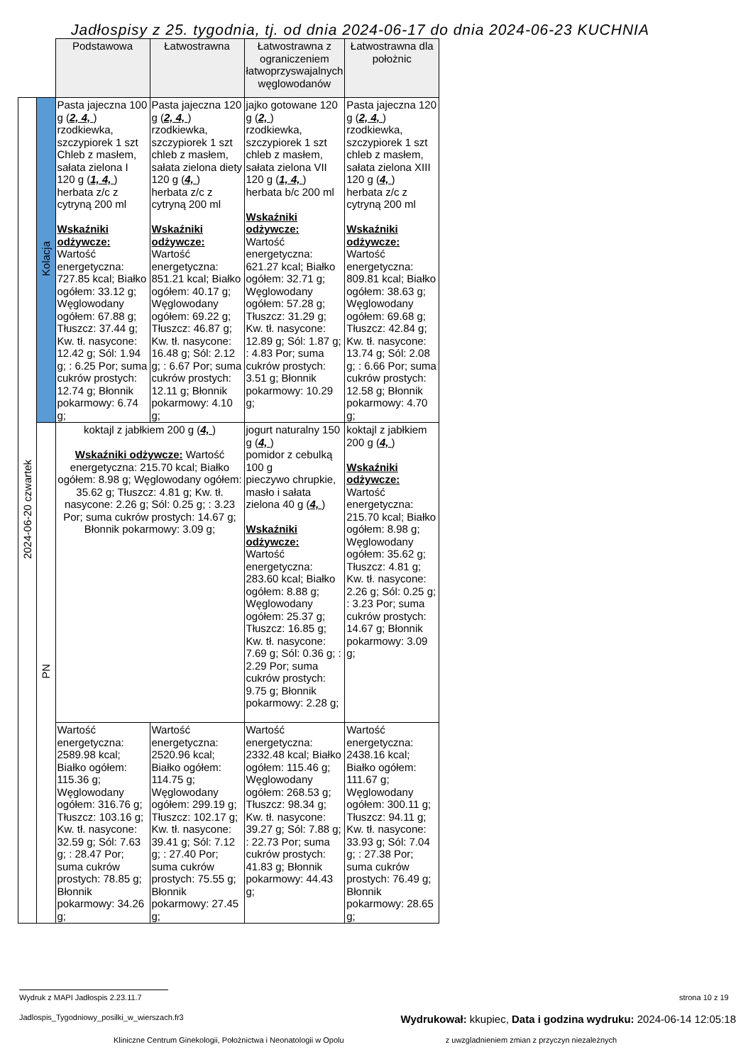Jadłospisy z 25. tygodnia, tj. od dnia 2024-06-17 do dnia 2024-06-23 KUCHNIA
| | | Podstawowa | Łatwostrawna | Łatwostrawna z ograniczeniem łatwoprzyswajalnych węglowodanów | Łatwostrawna dla położnic |
| --- | --- | --- | --- | --- | --- |
| 2024-06-20 czwartek | Kolacja | Pasta jajeczna 100 g ( 2, 4, ) rzodkiewka, szczypiorek 1 szt Chleb z masłem, sałata zielona I 120 g ( 1, 4, ) herbata z/c z cytryną 200 ml Wskaźniki odżywcze: Wartość energetyczna: 727.85 kcal; Białko ogółem: 33.12 g; Węglowodany ogółem: 67.88 g; Tłuszcz: 37.44 g; Kw. tł. nasycone: 12.42 g; Sól: 1.94 g; : 6.25 Por; suma cukrów prostych: 12.74 g; Błonnik pokarmowy: 6.74 g; | Pasta jajeczna 120 g ( 2, 4, ) rzodkiewka, szczypiorek 1 szt chleb z masłem, sałata zielona diety 120 g ( 4, ) herbata z/c z cytryną 200 ml Wskaźniki odżywcze: Wartość energetyczna: 851.21 kcal; Białko ogółem: 40.17 g; Węglowodany ogółem: 69.22 g; Tłuszcz: 46.87 g; Kw. tł. nasycone: 16.48 g; Sól: 2.12 g; : 6.67 Por; suma cukrów prostych: 12.11 g; Błonnik pokarmowy: 4.10 g; | jajko gotowane 120 g ( 2, ) rzodkiewka, szczypiorek 1 szt chleb z masłem, sałata zielona VII 120 g ( 1, 4, ) herbata b/c 200 ml Wskaźniki odżywcze: Wartość energetyczna: 621.27 kcal; Białko ogółem: 32.71 g; Węglowodany ogółem: 57.28 g; Tłuszcz: 31.29 g; Kw. tł. nasycone: 12.89 g; Sól: 1.87 g; : 4.83 Por; suma cukrów prostych: 3.51 g; Błonnik pokarmowy: 10.29 g; | Pasta jajeczna 120 g ( 2, 4, ) rzodkiewka, szczypiorek 1 szt chleb z masłem, sałata zielona XIII 120 g ( 4, ) herbata z/c z cytryną 200 ml Wskaźniki odżywcze: Wartość energetyczna: 809.81 kcal; Białko ogółem: 38.63 g; Węglowodany ogółem: 69.68 g; Tłuszcz: 42.84 g; Kw. tł. nasycone: 13.74 g; Sól: 2.08 g; : 6.66 Por; suma cukrów prostych: 12.58 g; Błonnik pokarmowy: 4.70 g; |
| | PN | koktajl z jabłkiem 200 g ( 4, ) Wskaźniki odżywcze: Wartość energetyczna: 215.70 kcal; Białko ogółem: 8.98 g; Węglowodany ogółem: 35.62 g; Tłuszcz: 4.81 g; Kw. tł. nasycone: 2.26 g; Sól: 0.25 g; : 3.23 Por; suma cukrów prostych: 14.67 g; Błonnik pokarmowy: 3.09 g; | | jogurt naturalny 150 g ( 4, ) pomidor z cebulką 100 g pieczywo chrupkie, masło i sałata zielona 40 g ( 4, ) Wskaźniki odżywcze: Wartość energetyczna: 283.60 kcal; Białko ogółem: 8.88 g; Węglowodany ogółem: 25.37 g; Tłuszcz: 16.85 g; Kw. tł. nasycone: 7.69 g; Sól: 0.36 g; : 2.29 Por; suma cukrów prostych: 9.75 g; Błonnik pokarmowy: 2.28 g; | koktajl z jabłkiem 200 g ( 4, ) Wskaźniki odżywcze: Wartość energetyczna: 215.70 kcal; Białko ogółem: 8.98 g; Węglowodany ogółem: 35.62 g; Tłuszcz: 4.81 g; Kw. tł. nasycone: 2.26 g; Sól: 0.25 g; : 3.23 Por; suma cukrów prostych: 14.67 g; Błonnik pokarmowy: 3.09 g; |
| | | Wartość energetyczna: 2589.98 kcal; Białko ogółem: 115.36 g; Węglowodany ogółem: 316.76 g; Tłuszcz: 103.16 g; Kw. tł. nasycone: 32.59 g; Sól: 7.63 g; : 28.47 Por; suma cukrów prostych: 78.85 g; Błonnik pokarmowy: 34.26 g; | Wartość energetyczna: 2520.96 kcal; Białko ogółem: 114.75 g; Węglowodany ogółem: 299.19 g; Tłuszcz: 102.17 g; Kw. tł. nasycone: 39.41 g; Sól: 7.12 g; : 27.40 Por; suma cukrów prostych: 75.55 g; Błonnik pokarmowy: 27.45 g; | Wartość energetyczna: 2332.48 kcal; Białko ogółem: 115.46 g; Węglowodany ogółem: 268.53 g; Tłuszcz: 98.34 g; Kw. tł. nasycone: 39.27 g; Sól: 7.88 g; : 22.73 Por; suma cukrów prostych: 41.83 g; Błonnik pokarmowy: 44.43 g; | Wartość energetyczna: 2438.16 kcal; Białko ogółem: 111.67 g; Węglowodany ogółem: 300.11 g; Tłuszcz: 94.11 g; Kw. tł. nasycone: 33.93 g; Sól: 7.04 g; : 27.38 Por; suma cukrów prostych: 76.49 g; Błonnik pokarmowy: 28.65 g; |
Wydruk z MAPI Jadłospis 2.23.11.7 strona 10 z 19
Jadlospis_Tygodniowy_posilki_w_wierszach.fr3 Wydrukował: kkupiec, Data i godzina wydruku: 2024-06-14 12:05:18
Kliniczne Centrum Ginekologii, Położnictwa i Neonatologii w Opolu z uwzgladnieniem zmian z przyczyn niezależnych